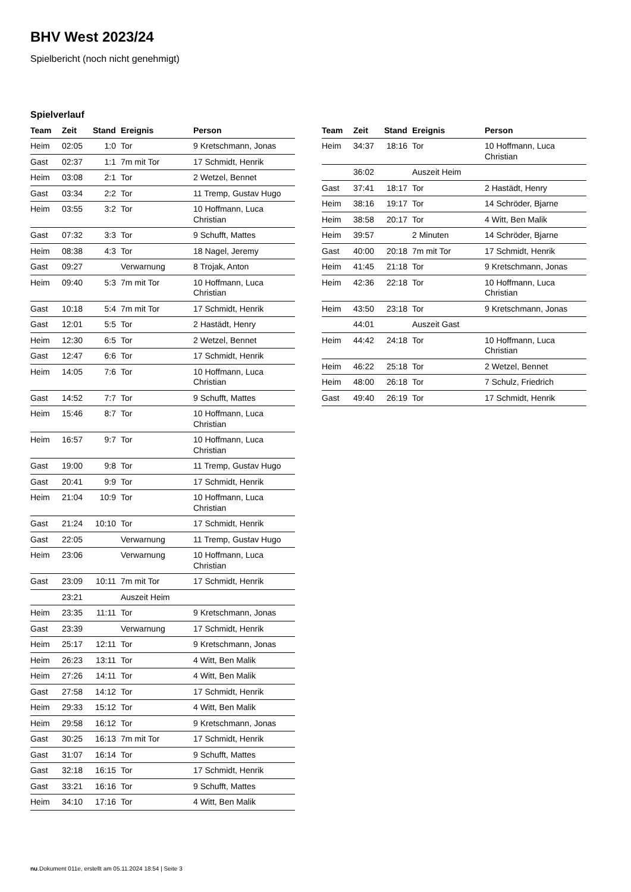BHV West 2023/24
Spielbericht (noch nicht genehmigt)
Spielverlauf
| Team | Zeit | Stand | Ereignis | Person |
| --- | --- | --- | --- | --- |
| Heim | 02:05 | 1:0 | Tor | 9 Kretschmann, Jonas |
| Gast | 02:37 | 1:1 | 7m mit Tor | 17 Schmidt, Henrik |
| Heim | 03:08 | 2:1 | Tor | 2 Wetzel, Bennet |
| Gast | 03:34 | 2:2 | Tor | 11 Tremp, Gustav Hugo |
| Heim | 03:55 | 3:2 | Tor | 10 Hoffmann, Luca Christian |
| Gast | 07:32 | 3:3 | Tor | 9 Schufft, Mattes |
| Heim | 08:38 | 4:3 | Tor | 18 Nagel, Jeremy |
| Gast | 09:27 | | Verwarnung | 8 Trojak, Anton |
| Heim | 09:40 | 5:3 | 7m mit Tor | 10 Hoffmann, Luca Christian |
| Gast | 10:18 | 5:4 | 7m mit Tor | 17 Schmidt, Henrik |
| Gast | 12:01 | 5:5 | Tor | 2 Hastädt, Henry |
| Heim | 12:30 | 6:5 | Tor | 2 Wetzel, Bennet |
| Gast | 12:47 | 6:6 | Tor | 17 Schmidt, Henrik |
| Heim | 14:05 | 7:6 | Tor | 10 Hoffmann, Luca Christian |
| Gast | 14:52 | 7:7 | Tor | 9 Schufft, Mattes |
| Heim | 15:46 | 8:7 | Tor | 10 Hoffmann, Luca Christian |
| Heim | 16:57 | 9:7 | Tor | 10 Hoffmann, Luca Christian |
| Gast | 19:00 | 9:8 | Tor | 11 Tremp, Gustav Hugo |
| Gast | 20:41 | 9:9 | Tor | 17 Schmidt, Henrik |
| Heim | 21:04 | 10:9 | Tor | 10 Hoffmann, Luca Christian |
| Gast | 21:24 | 10:10 | Tor | 17 Schmidt, Henrik |
| Gast | 22:05 | | Verwarnung | 11 Tremp, Gustav Hugo |
| Heim | 23:06 | | Verwarnung | 10 Hoffmann, Luca Christian |
| Gast | 23:09 | 10:11 | 7m mit Tor | 17 Schmidt, Henrik |
| | 23:21 | | Auszeit Heim | |
| Heim | 23:35 | 11:11 | Tor | 9 Kretschmann, Jonas |
| Gast | 23:39 | | Verwarnung | 17 Schmidt, Henrik |
| Heim | 25:17 | 12:11 | Tor | 9 Kretschmann, Jonas |
| Heim | 26:23 | 13:11 | Tor | 4 Witt, Ben Malik |
| Heim | 27:26 | 14:11 | Tor | 4 Witt, Ben Malik |
| Gast | 27:58 | 14:12 | Tor | 17 Schmidt, Henrik |
| Heim | 29:33 | 15:12 | Tor | 4 Witt, Ben Malik |
| Heim | 29:58 | 16:12 | Tor | 9 Kretschmann, Jonas |
| Gast | 30:25 | 16:13 | 7m mit Tor | 17 Schmidt, Henrik |
| Gast | 31:07 | 16:14 | Tor | 9 Schufft, Mattes |
| Gast | 32:18 | 16:15 | Tor | 17 Schmidt, Henrik |
| Gast | 33:21 | 16:16 | Tor | 9 Schufft, Mattes |
| Heim | 34:10 | 17:16 | Tor | 4 Witt, Ben Malik |
| Team | Zeit | Stand | Ereignis | Person |
| --- | --- | --- | --- | --- |
| Heim | 34:37 | 18:16 | Tor | 10 Hoffmann, Luca Christian |
| | 36:02 | | Auszeit Heim | |
| Gast | 37:41 | 18:17 | Tor | 2 Hastädt, Henry |
| Heim | 38:16 | 19:17 | Tor | 14 Schröder, Bjarne |
| Heim | 38:58 | 20:17 | Tor | 4 Witt, Ben Malik |
| Heim | 39:57 | | 2 Minuten | 14 Schröder, Bjarne |
| Gast | 40:00 | 20:18 | 7m mit Tor | 17 Schmidt, Henrik |
| Heim | 41:45 | 21:18 | Tor | 9 Kretschmann, Jonas |
| Heim | 42:36 | 22:18 | Tor | 10 Hoffmann, Luca Christian |
| Heim | 43:50 | 23:18 | Tor | 9 Kretschmann, Jonas |
| | 44:01 | | Auszeit Gast | |
| Heim | 44:42 | 24:18 | Tor | 10 Hoffmann, Luca Christian |
| Heim | 46:22 | 25:18 | Tor | 2 Wetzel, Bennet |
| Heim | 48:00 | 26:18 | Tor | 7 Schulz, Friedrich |
| Gast | 49:40 | 26:19 | Tor | 17 Schmidt, Henrik |
nu.Dokument 011e, erstellt am 05.11.2024 18:54 | Seite 3